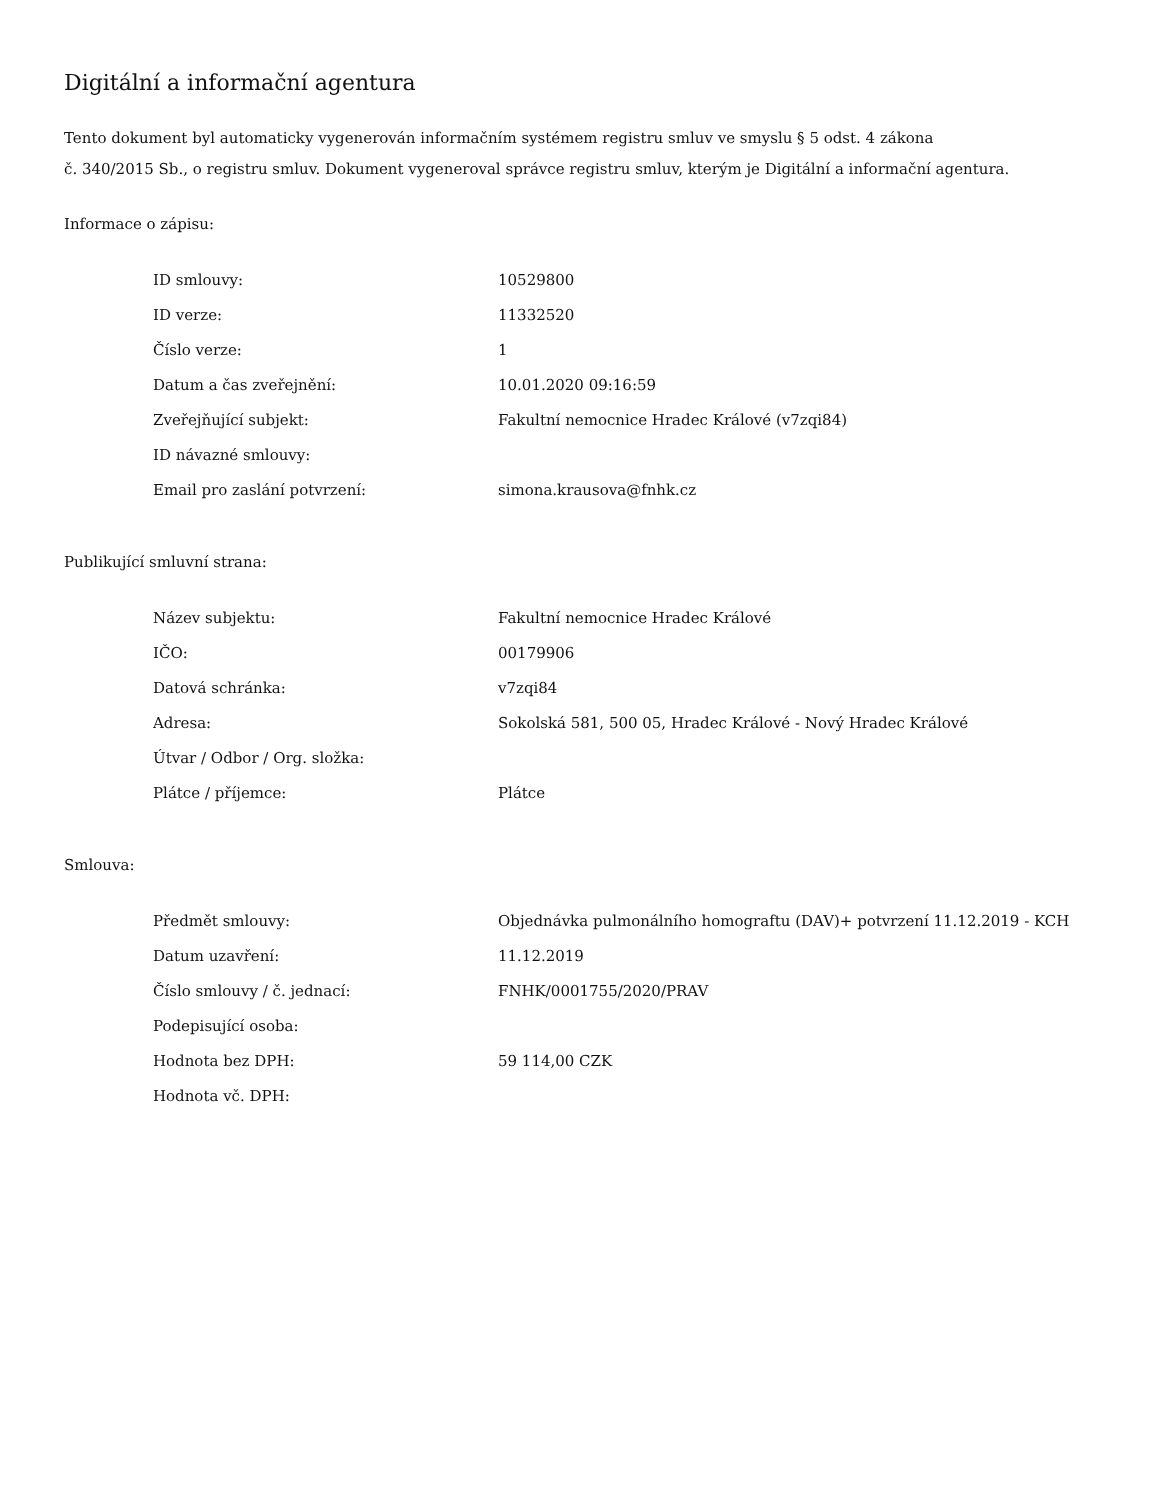Digitální a informační agentura
Tento dokument byl automaticky vygenerován informačním systémem registru smluv ve smyslu § 5 odst. 4 zákona
č. 340/2015 Sb., o registru smluv. Dokument vygeneroval správce registru smluv, kterým je Digitální a informační agentura.
Informace o zápisu:
| ID smlouvy: | 10529800 |
| ID verze: | 11332520 |
| Číslo verze: | 1 |
| Datum a čas zveřejnění: | 10.01.2020 09:16:59 |
| Zveřejňující subjekt: | Fakultní nemocnice Hradec Králové (v7zqi84) |
| ID návazné smlouvy: | |
| Email pro zaslání potvrzení: | simona.krausova@fnhk.cz |
Publikující smluvní strana:
| Název subjektu: | Fakultní nemocnice Hradec Králové |
| IČO: | 00179906 |
| Datová schránka: | v7zqi84 |
| Adresa: | Sokolská 581, 500 05, Hradec Králové - Nový Hradec Králové |
| Útvar / Odbor / Org. složka: | |
| Plátce / příjemce: | Plátce |
Smlouva:
| Předmět smlouvy: | Objednávka pulmonálního homograftu (DAV)+ potvrzení 11.12.2019 - KCH |
| Datum uzavření: | 11.12.2019 |
| Číslo smlouvy / č. jednací: | FNHK/0001755/2020/PRAV |
| Podepisující osoba: | |
| Hodnota bez DPH: | 59 114,00 CZK |
| Hodnota vč. DPH: | |